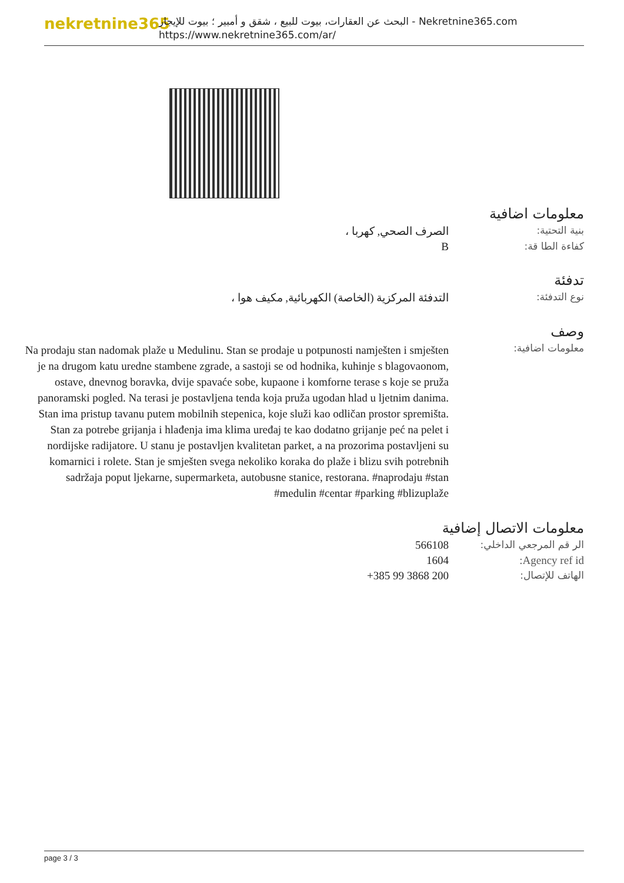nekretnine365
البحث عن العقارات، بيوت للبيع ، شقق و أمبير ؛ بيوت للإيجار - Nekretnine365.com
https://www.nekretnine365.com/ar/
معلومات اضافية
| بنية التحتية: | الصرف الصحي, كهربا ، |
| كفاءة الطا قة: | B |
تدفئة
| نوع التدفئة: | التدفئة المركزية (الخاصة) الكهربائية, مكيف هوا ، |
وصف
| معلومات اضافية: | Na prodaju stan nadomak plaže u Medulinu. Stan se prodaje u potpunosti namješten i smješten je na drugom katu uredne stambene zgrade, a sastoji se od hodnika, kuhinje s blagovaonom, ostave, dnevnog boravka, dvije spavaće sobe, kupaone i komforne terase s koje se pruža panoramski pogled. Na terasi je postavljena tenda koja pruža ugodan hlad u ljetnim danima. Stan ima pristup tavanu putem mobilnih stepenica, koje služi kao odličan prostor spremišta. Stan za potrebe grijanja i hlađenja ima klima uređaj te kao dodatno grijanje peć na pelet i nordijske radijatore. U stanu je postavljen kvalitetan parket, a na prozorima postavljeni su komarnici i rolete. Stan je smješten svega nekoliko koraka do plaže i blizu svih potrebnih sadržaja poput ljekarne, supermarketa, autobusne stanice, restorana. #naprodaju #stan #medulin #centar #parking #blizuplaže |
معلومات الاتصال إضافية
| الر قم المرجعي الداخلي: | 566108 |
| Agency ref id: | 1604 |
| الهاتف للإتصال: | +385 99 3868 200 |
page 3 / 3